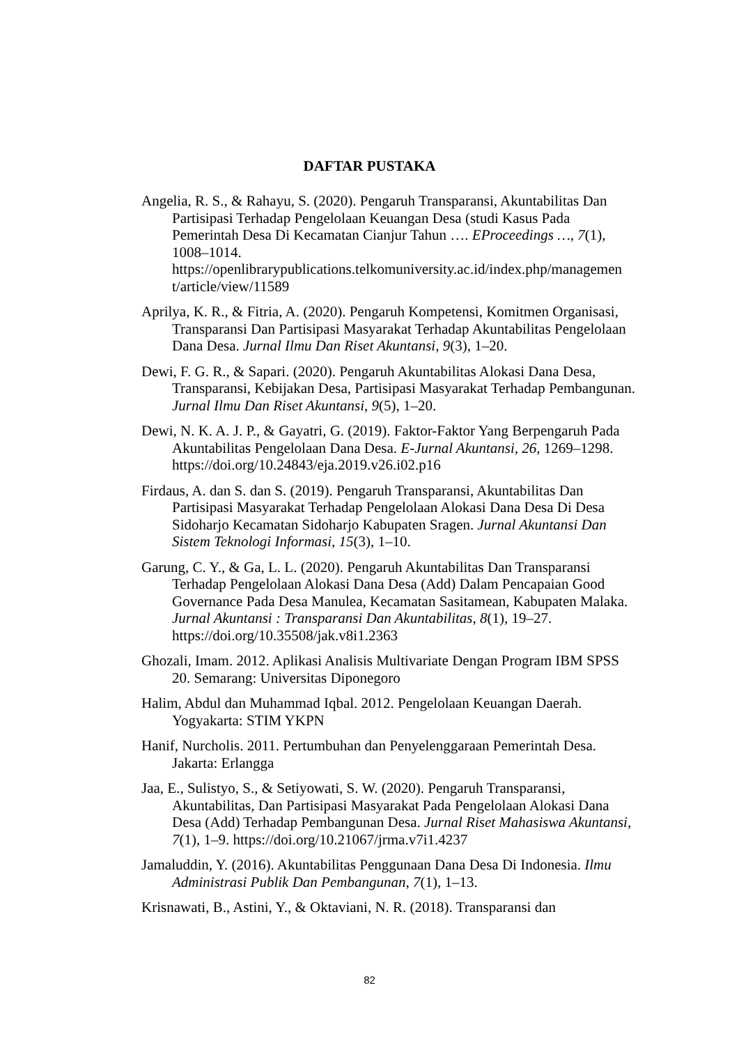DAFTAR PUSTAKA
Angelia, R. S., & Rahayu, S. (2020). Pengaruh Transparansi, Akuntabilitas Dan Partisipasi Terhadap Pengelolaan Keuangan Desa (studi Kasus Pada Pemerintah Desa Di Kecamatan Cianjur Tahun …. EProceedings …, 7(1), 1008–1014. https://openlibrarypublications.telkomuniversity.ac.id/index.php/managemen t/article/view/11589
Aprilya, K. R., & Fitria, A. (2020). Pengaruh Kompetensi, Komitmen Organisasi, Transparansi Dan Partisipasi Masyarakat Terhadap Akuntabilitas Pengelolaan Dana Desa. Jurnal Ilmu Dan Riset Akuntansi, 9(3), 1–20.
Dewi, F. G. R., & Sapari. (2020). Pengaruh Akuntabilitas Alokasi Dana Desa, Transparansi, Kebijakan Desa, Partisipasi Masyarakat Terhadap Pembangunan. Jurnal Ilmu Dan Riset Akuntansi, 9(5), 1–20.
Dewi, N. K. A. J. P., & Gayatri, G. (2019). Faktor-Faktor Yang Berpengaruh Pada Akuntabilitas Pengelolaan Dana Desa. E-Jurnal Akuntansi, 26, 1269–1298. https://doi.org/10.24843/eja.2019.v26.i02.p16
Firdaus, A. dan S. dan S. (2019). Pengaruh Transparansi, Akuntabilitas Dan Partisipasi Masyarakat Terhadap Pengelolaan Alokasi Dana Desa Di Desa Sidoharjo Kecamatan Sidoharjo Kabupaten Sragen. Jurnal Akuntansi Dan Sistem Teknologi Informasi, 15(3), 1–10.
Garung, C. Y., & Ga, L. L. (2020). Pengaruh Akuntabilitas Dan Transparansi Terhadap Pengelolaan Alokasi Dana Desa (Add) Dalam Pencapaian Good Governance Pada Desa Manulea, Kecamatan Sasitamean, Kabupaten Malaka. Jurnal Akuntansi : Transparansi Dan Akuntabilitas, 8(1), 19–27. https://doi.org/10.35508/jak.v8i1.2363
Ghozali, Imam. 2012. Aplikasi Analisis Multivariate Dengan Program IBM SPSS 20. Semarang: Universitas Diponegoro
Halim, Abdul dan Muhammad Iqbal. 2012. Pengelolaan Keuangan Daerah. Yogyakarta: STIM YKPN
Hanif, Nurcholis. 2011. Pertumbuhan dan Penyelenggaraan Pemerintah Desa. Jakarta: Erlangga
Jaa, E., Sulistyo, S., & Setiyowati, S. W. (2020). Pengaruh Transparansi, Akuntabilitas, Dan Partisipasi Masyarakat Pada Pengelolaan Alokasi Dana Desa (Add) Terhadap Pembangunan Desa. Jurnal Riset Mahasiswa Akuntansi, 7(1), 1–9. https://doi.org/10.21067/jrma.v7i1.4237
Jamaluddin, Y. (2016). Akuntabilitas Penggunaan Dana Desa Di Indonesia. Ilmu Administrasi Publik Dan Pembangunan, 7(1), 1–13.
Krisnawati, B., Astini, Y., & Oktaviani, N. R. (2018). Transparansi dan
82